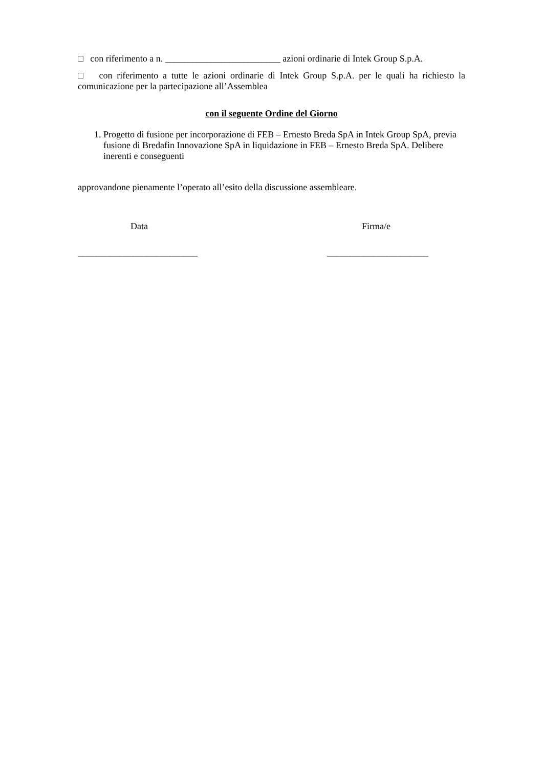□ con riferimento a n. _________________________ azioni ordinarie di Intek Group S.p.A.
□ con riferimento a tutte le azioni ordinarie di Intek Group S.p.A. per le quali ha richiesto la comunicazione per la partecipazione all’Assemblea
con il seguente Ordine del Giorno
1. Progetto di fusione per incorporazione di FEB – Ernesto Breda SpA in Intek Group SpA, previa fusione di Bredafin Innovazione SpA in liquidazione in FEB – Ernesto Breda SpA. Delibere inerenti e conseguenti
approvandone pienamente l’operato all’esito della discussione assembleare.
Data
__________________________
Firma/e
______________________